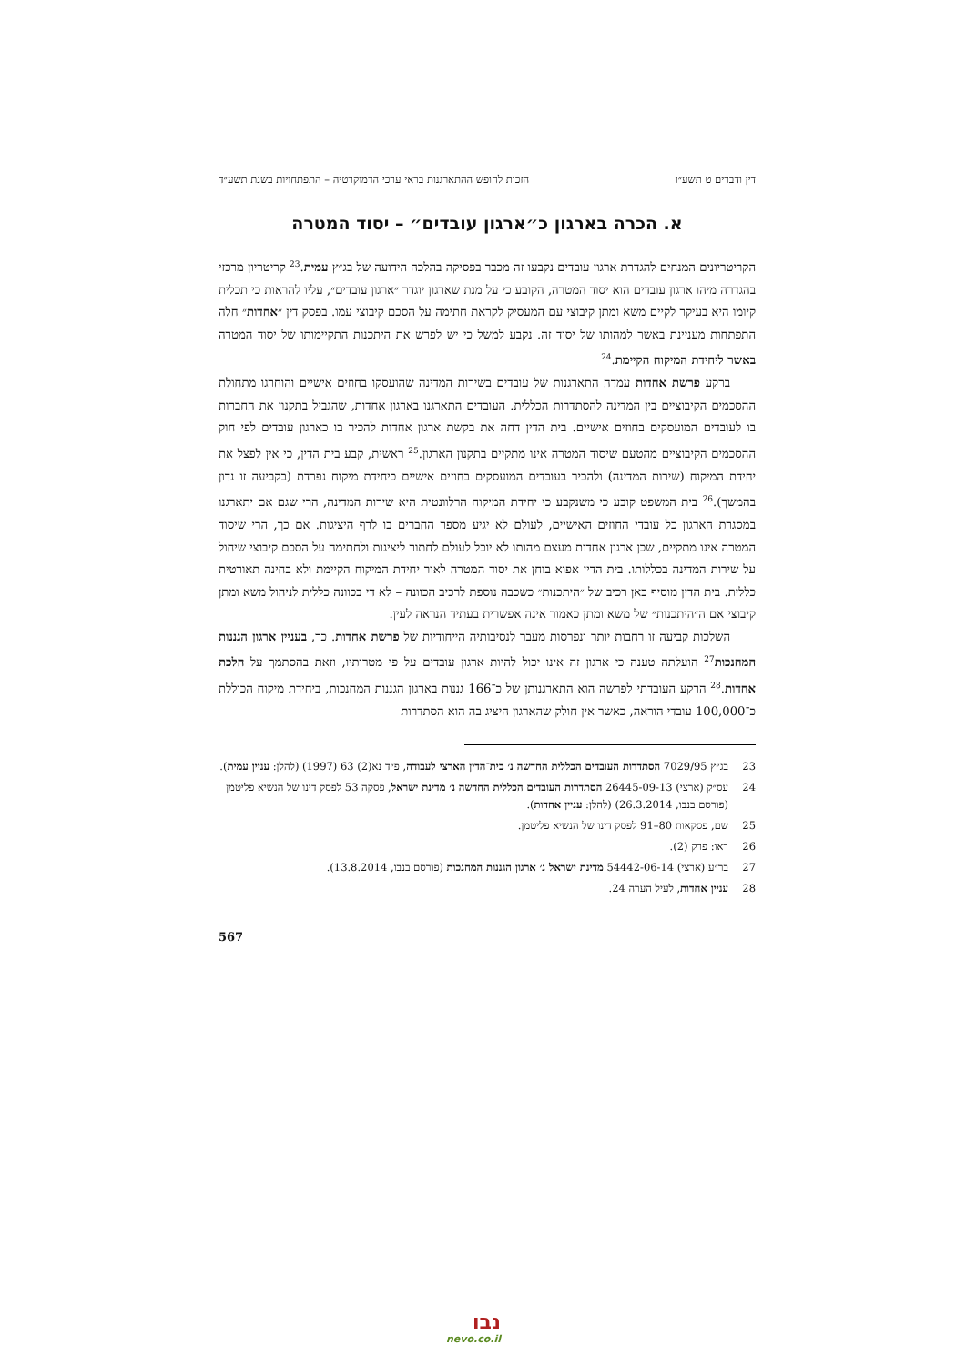דין ודברים ט תשע״ו הזכות לחופש ההתארגנות בראי ערכי הדמוקרטיה – התפתחויות בשנת תשע״ד
א. הכרה בארגון כ״ארגון עובדים״ – יסוד המטרה
הקריטריונים המנחים להגדרת ארגון עובדים נקבעו זה מכבר בפסיקה בהלכה הידועה של בג״ץ עמית.<sup>23</sup> קריטריון מרכזי בהגדרה מיהו ארגון עובדים הוא יסוד המטרה, הקובע כי על מנת שארגון יוגדר ״ארגון עובדים״, עליו להראות כי תכלית קיומו היא בעיקר לקיים משא ומתן קיבוצי עם המעסיק לקראת חתימה על הסכם קיבוצי עמו. בפסק דין ״אחדות״ חלה התפתחות מעניינת באשר למהותו של יסוד זה. נקבע למשל כי יש לפרש את היתכנות התקיימותו של יסוד המטרה באשר ליחידת המיקוח הקיימת.<sup>24</sup>
ברקע פרשת אחדות עמדה התארגנות של עובדים בשירות המדינה שהועסקו בחוזים אישיים והוחרגו מתחולת ההסכמים הקיבוציים בין המדינה להסתדרות הכללית. העובדים התארגנו בארגון אחדות, שהגביל בתקנון את החברות בו לעובדים המועסקים בחוזים אישיים. בית הדין דחה את בקשת ארגון אחדות להכיר בו כארגון עובדים לפי חוק ההסכמים הקיבוציים מהטעם שיסוד המטרה אינו מתקיים בתקנון הארגון.<sup>25</sup> ראשית, קבע בית הדין, כי אין לפצל את יחידת המיקוח (שירות המדינה) ולהכיר בעובדים המועסקים בחוזים אישיים כיחידת מיקוח נפרדת (בקביעה זו נדון בהמשך).<sup>26</sup> בית המשפט קובע כי משנקבע כי יחידת המיקוח הרלוונטית היא שירות המדינה, הרי שגם אם יתארגנו במסגרת הארגון כל עובדי החוזים האישיים, לעולם לא יגיע מספר החברים בו לרף היציגות. אם כך, הרי שיסוד המטרה אינו מתקיים, שכן ארגון אחדות מעצם מהותו לא יוכל לעולם לחתור ליציגות ולחתימה על הסכם קיבוצי שיחול על שירות המדינה בכללותו. בית הדין אפוא בוחן את יסוד המטרה לאור יחידת המיקוח הקיימת ולא בחינה תאורטית כללית. בית הדין מוסיף כאן רכיב של ״היתכנות״ כשכבה נוספת לרכיב הכוונה – לא די בכוונה כללית לניהול משא ומתן קיבוצי אם ה״היתכנות״ של משא ומתן כאמור אינה אפשרית בעתיד הנראה לעין.
השלכות קביעה זו רחבות יותר ונפרסות מעבר לנסיבותיה הייחודיות של פרשת אחדות. כך, בעניין ארגון הגננות המחנכות<sup>27</sup> הועלתה טענה כי ארגון זה אינו יכול להיות ארגון עובדים על פי מטרותיו, וזאת בהסתמך על הלכת אחדות.<sup>28</sup> הרקע העובדתי לפרשה הוא התארגנותן של כ־166 גננות בארגון הגננות המחנכות, ביחידת מיקוח הכוללת כ־100,000 עובדי הוראה, כאשר אין חולק שהארגון היציג בה הוא הסתדרות
23 בג״ץ 7029/95 הסתדרות העובדים הכללית החדשה נ׳ בית־הדין הארצי לעבודה, פ״ד נא(2) 63 (1997) (להלן: עניין עמית).
24 עס״ק (ארצי) 26445-09-13 הסתדרות העובדים הכללית החדשה נ׳ מדינת ישראל, פסקה 53 לפסק דינו של הנשיא פליטמן (פורסם בנבו, 26.3.2014) (להלן: עניין אחדות).
25 שם, פסקאות 80–91 לפסק דינו של הנשיא פליטמן.
26 ראו: פרק (2).
27 בר״ע (ארצי) 54442-06-14 מדינת ישראל נ׳ ארגון הגננות המחנכות (פורסם בנבו, 13.8.2014).
28 עניין אחדות, לעיל הערה 24.
567
נבו
nevo.co.il